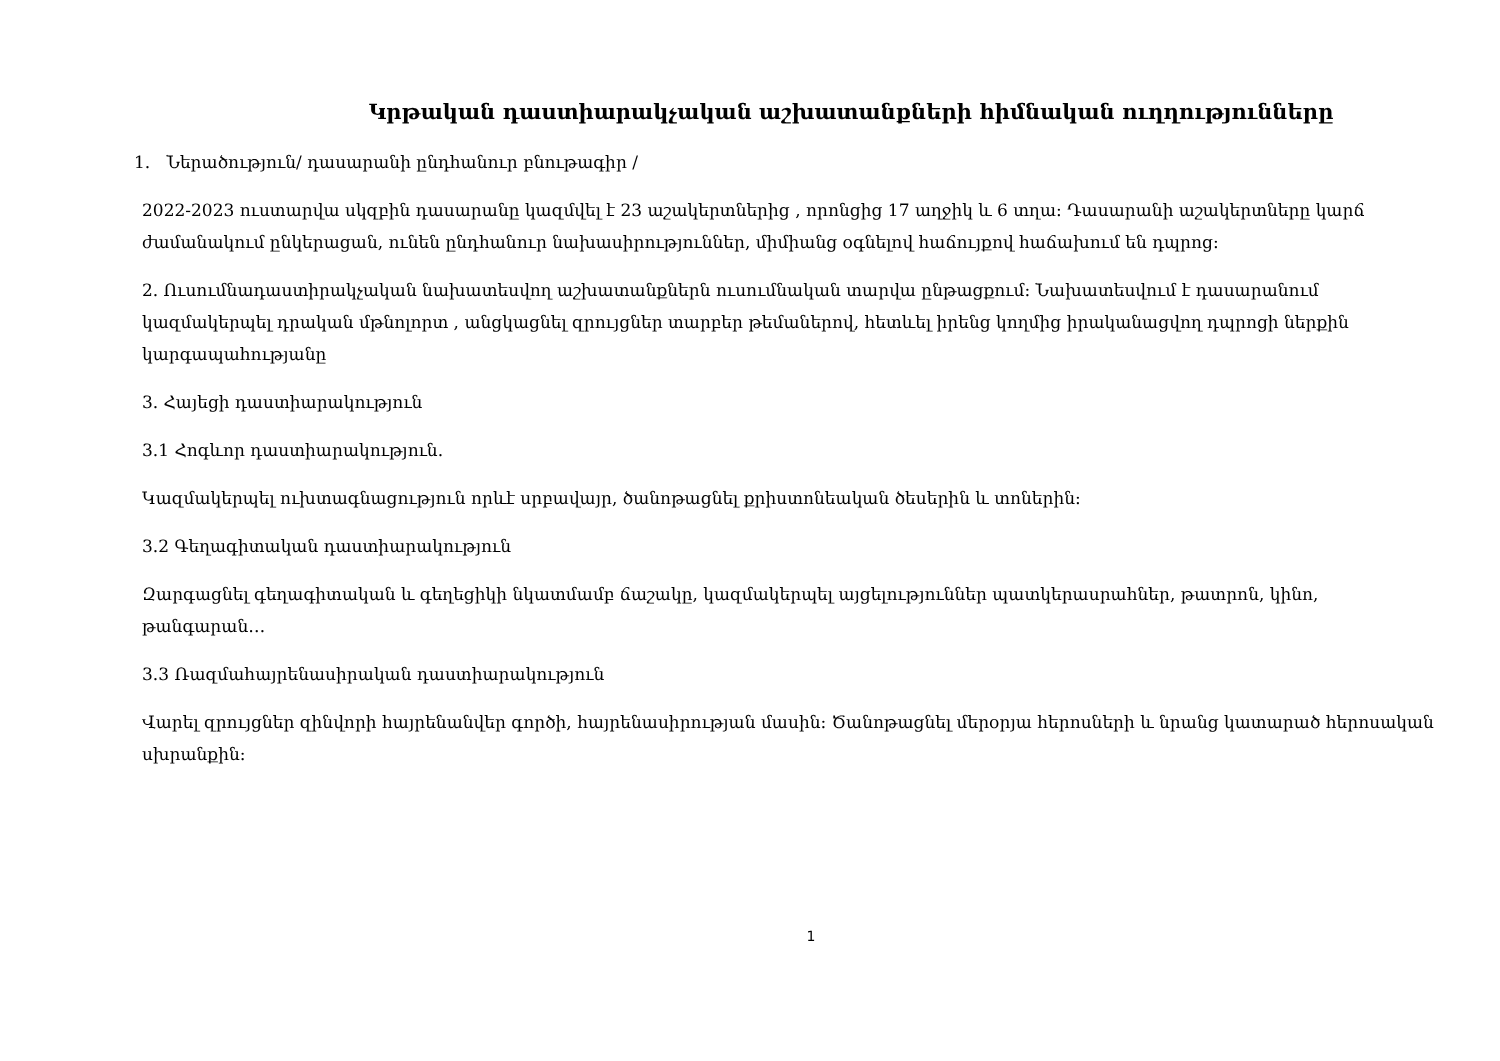Կրթական դաստիարակչական աշխատանքների հիմնական ուղղությունները
1. Ներածություն/ դասարանի ընդհանուր բնութագիր /
2022-2023 ուստարվա սկզբին դասարանը կազմվել է 23 աշակերտներից , որոնցից 17 աղջիկ և 6 տղա: Դասարանի աշակերտները կարճ ժամանակում ընկերացան, ունեն ընդհանուր նախասիրություններ, միմիանց օգնելով հաճույքով հաճախում են դպրոց:
2. Ուսումնադաստիրակչական նախատեսվող աշխատանքներն ուսումնական տարվա ընթացքում: Նախատեսվում է դասարանում կազմակերպել դրական մթնոլորտ , անցկացնել զրույցներ տարբեր թեմաներով, հետևել իրենց կողմից իրականացվող դպրոցի ներքին կարգապահությանը
3. Հայեցի դաստիարակություն
3.1 Հոգևոր դաստիարակություն.
Կազմակերպել ուխտագնացություն որևէ սրբավայր, ծանոթացնել քրիստոնեական ծեսերին և տոներին:
3.2 Գեղագիտական դաստիարակություն
Զարգացնել գեղագիտական և գեղեցիկի նկատմամբ ճաշակը, կազմակերպել այցելություններ պատկերասրահներ, թատրոն, կինո, թանգարան…
3.3 Ռազմահայրենասիրական դաստիարակություն
Վարել զրույցներ զինվորի հայրենանվեր գործի, հայրենասիրության մասին: Ծանոթացնել մերօրյա հերոսների և նրանց կատարած հերոսական սխրանքին:
1